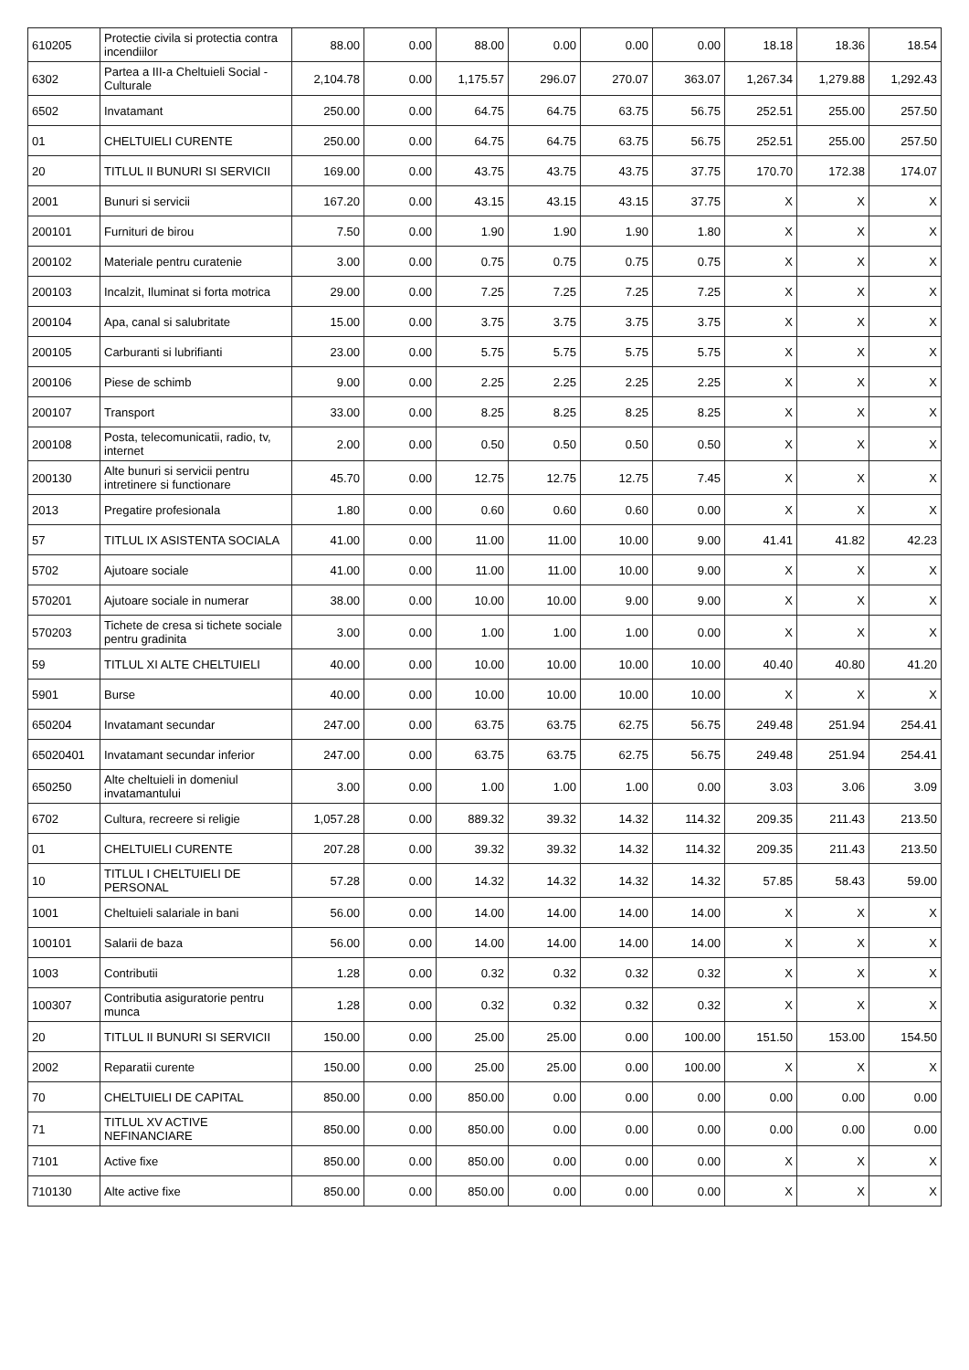| 610205 | Protectie civila si protectia contra incendiilor | 88.00 | 0.00 | 88.00 | 0.00 | 0.00 | 0.00 | 18.18 | 18.36 | 18.54 |
| 6302 | Partea a III-a Cheltuieli Social - Culturale | 2,104.78 | 0.00 | 1,175.57 | 296.07 | 270.07 | 363.07 | 1,267.34 | 1,279.88 | 1,292.43 |
| 6502 | Invatamant | 250.00 | 0.00 | 64.75 | 64.75 | 63.75 | 56.75 | 252.51 | 255.00 | 257.50 |
| 01 | CHELTUIELI CURENTE | 250.00 | 0.00 | 64.75 | 64.75 | 63.75 | 56.75 | 252.51 | 255.00 | 257.50 |
| 20 | TITLUL II BUNURI SI SERVICII | 169.00 | 0.00 | 43.75 | 43.75 | 43.75 | 37.75 | 170.70 | 172.38 | 174.07 |
| 2001 | Bunuri si servicii | 167.20 | 0.00 | 43.15 | 43.15 | 43.15 | 37.75 | X | X | X |
| 200101 | Furnituri de birou | 7.50 | 0.00 | 1.90 | 1.90 | 1.90 | 1.80 | X | X | X |
| 200102 | Materiale pentru curatenie | 3.00 | 0.00 | 0.75 | 0.75 | 0.75 | 0.75 | X | X | X |
| 200103 | Incalzit, Iluminat si forta motrica | 29.00 | 0.00 | 7.25 | 7.25 | 7.25 | 7.25 | X | X | X |
| 200104 | Apa, canal si salubritate | 15.00 | 0.00 | 3.75 | 3.75 | 3.75 | 3.75 | X | X | X |
| 200105 | Carburanti si lubrifianti | 23.00 | 0.00 | 5.75 | 5.75 | 5.75 | 5.75 | X | X | X |
| 200106 | Piese de schimb | 9.00 | 0.00 | 2.25 | 2.25 | 2.25 | 2.25 | X | X | X |
| 200107 | Transport | 33.00 | 0.00 | 8.25 | 8.25 | 8.25 | 8.25 | X | X | X |
| 200108 | Posta, telecomunicatii, radio, tv, internet | 2.00 | 0.00 | 0.50 | 0.50 | 0.50 | 0.50 | X | X | X |
| 200130 | Alte bunuri si servicii pentru intretinere si functionare | 45.70 | 0.00 | 12.75 | 12.75 | 12.75 | 7.45 | X | X | X |
| 2013 | Pregatire profesionala | 1.80 | 0.00 | 0.60 | 0.60 | 0.60 | 0.00 | X | X | X |
| 57 | TITLUL IX ASISTENTA SOCIALA | 41.00 | 0.00 | 11.00 | 11.00 | 10.00 | 9.00 | 41.41 | 41.82 | 42.23 |
| 5702 | Ajutoare sociale | 41.00 | 0.00 | 11.00 | 11.00 | 10.00 | 9.00 | X | X | X |
| 570201 | Ajutoare sociale in numerar | 38.00 | 0.00 | 10.00 | 10.00 | 9.00 | 9.00 | X | X | X |
| 570203 | Tichete de cresa si tichete sociale pentru gradinita | 3.00 | 0.00 | 1.00 | 1.00 | 1.00 | 0.00 | X | X | X |
| 59 | TITLUL XI ALTE CHELTUIELI | 40.00 | 0.00 | 10.00 | 10.00 | 10.00 | 10.00 | 40.40 | 40.80 | 41.20 |
| 5901 | Burse | 40.00 | 0.00 | 10.00 | 10.00 | 10.00 | 10.00 | X | X | X |
| 650204 | Invatamant secundar | 247.00 | 0.00 | 63.75 | 63.75 | 62.75 | 56.75 | 249.48 | 251.94 | 254.41 |
| 65020401 | Invatamant secundar inferior | 247.00 | 0.00 | 63.75 | 63.75 | 62.75 | 56.75 | 249.48 | 251.94 | 254.41 |
| 650250 | Alte cheltuieli in domeniul invatamantului | 3.00 | 0.00 | 1.00 | 1.00 | 1.00 | 0.00 | 3.03 | 3.06 | 3.09 |
| 6702 | Cultura, recreere si religie | 1,057.28 | 0.00 | 889.32 | 39.32 | 14.32 | 114.32 | 209.35 | 211.43 | 213.50 |
| 01 | CHELTUIELI CURENTE | 207.28 | 0.00 | 39.32 | 39.32 | 14.32 | 114.32 | 209.35 | 211.43 | 213.50 |
| 10 | TITLUL I CHELTUIELI DE PERSONAL | 57.28 | 0.00 | 14.32 | 14.32 | 14.32 | 14.32 | 57.85 | 58.43 | 59.00 |
| 1001 | Cheltuieli salariale in bani | 56.00 | 0.00 | 14.00 | 14.00 | 14.00 | 14.00 | X | X | X |
| 100101 | Salarii de baza | 56.00 | 0.00 | 14.00 | 14.00 | 14.00 | 14.00 | X | X | X |
| 1003 | Contributii | 1.28 | 0.00 | 0.32 | 0.32 | 0.32 | 0.32 | X | X | X |
| 100307 | Contributia asiguratorie pentru munca | 1.28 | 0.00 | 0.32 | 0.32 | 0.32 | 0.32 | X | X | X |
| 20 | TITLUL II BUNURI SI SERVICII | 150.00 | 0.00 | 25.00 | 25.00 | 0.00 | 100.00 | 151.50 | 153.00 | 154.50 |
| 2002 | Reparatii curente | 150.00 | 0.00 | 25.00 | 25.00 | 0.00 | 100.00 | X | X | X |
| 70 | CHELTUIELI DE CAPITAL | 850.00 | 0.00 | 850.00 | 0.00 | 0.00 | 0.00 | 0.00 | 0.00 | 0.00 |
| 71 | TITLUL XV ACTIVE NEFINANCIARE | 850.00 | 0.00 | 850.00 | 0.00 | 0.00 | 0.00 | 0.00 | 0.00 | 0.00 |
| 7101 | Active fixe | 850.00 | 0.00 | 850.00 | 0.00 | 0.00 | 0.00 | X | X | X |
| 710130 | Alte active fixe | 850.00 | 0.00 | 850.00 | 0.00 | 0.00 | 0.00 | X | X | X |